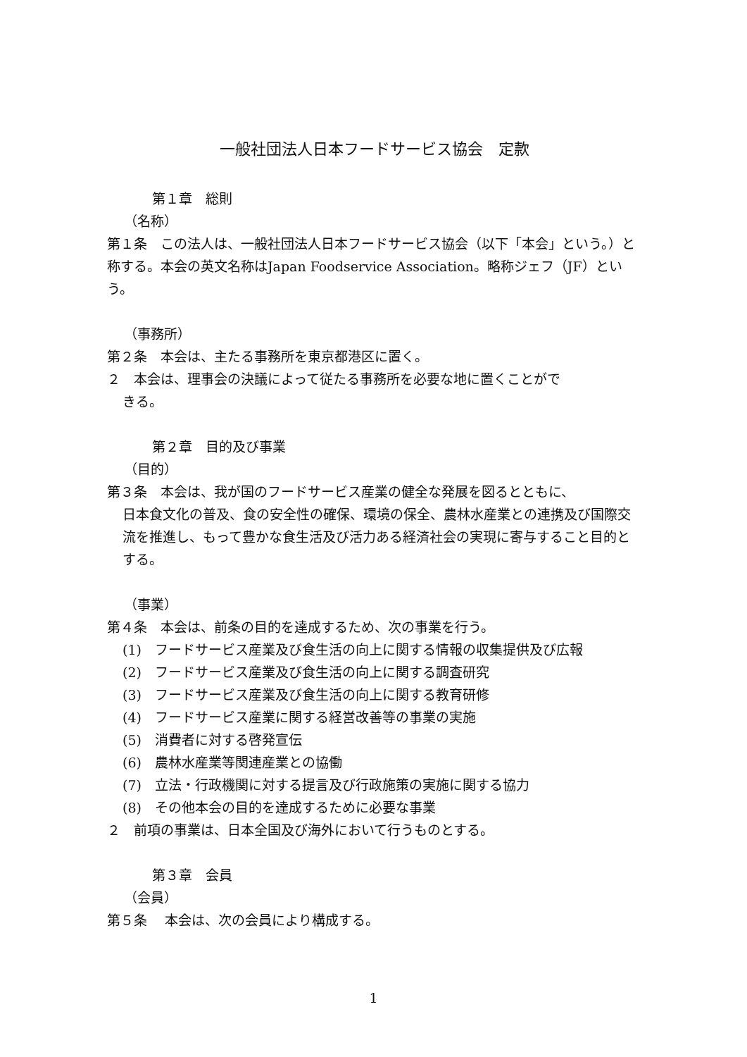一般社団法人日本フードサービス協会　定款
第１章　総則
（名称）
第１条　この法人は、一般社団法人日本フードサービス協会（以下「本会」という。）と称する。本会の英文名称はJapan Foodservice Association。略称ジェフ（JF）という。
（事務所）
第２条　本会は、主たる事務所を東京都港区に置く。
２　本会は、理事会の決議によって従たる事務所を必要な地に置くことがで
きる。
第２章　目的及び事業
（目的）
第３条　本会は、我が国のフードサービス産業の健全な発展を図るとともに、
日本食文化の普及、食の安全性の確保、環境の保全、農林水産業との連携及び国際交流を推進し、もって豊かな食生活及び活力ある経済社会の実現に寄与すること目的とする。
（事業）
第４条　本会は、前条の目的を達成するため、次の事業を行う。
(1)　フードサービス産業及び食生活の向上に関する情報の収集提供及び広報
(2)　フードサービス産業及び食生活の向上に関する調査研究
(3)　フードサービス産業及び食生活の向上に関する教育研修
(4)　フードサービス産業に関する経営改善等の事業の実施
(5)　消費者に対する啓発宣伝
(6)　農林水産業等関連産業との協働
(7)　立法・行政機関に対する提言及び行政施策の実施に関する協力
(8)　その他本会の目的を達成するために必要な事業
２　前項の事業は、日本全国及び海外において行うものとする。
第３章　会員
（会員）
第５条　 本会は、次の会員により構成する。
1